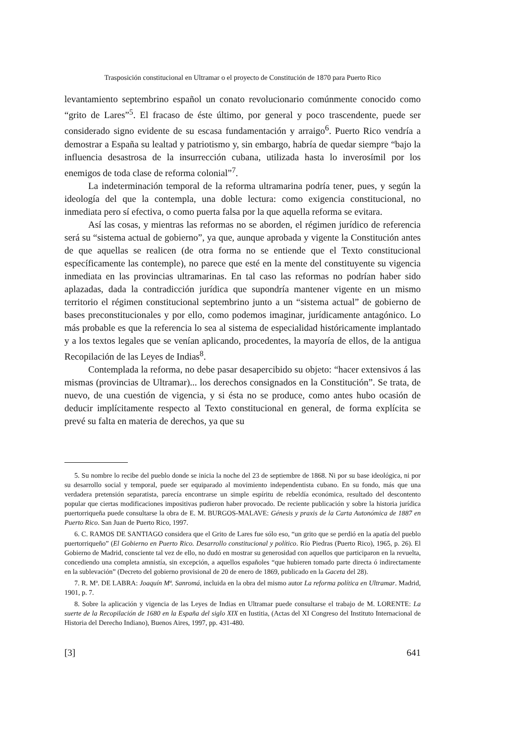Trasposición constitucional en Ultramar o el proyecto de Constitución de 1870 para Puerto Rico
levantamiento septembrino español un conato revolucionario comúnmente conocido como “grito de Lares”<sup>5</sup>. El fracaso de éste último, por general y poco trascendente, puede ser considerado signo evidente de su escasa fundamentación y arraigo<sup>6</sup>. Puerto Rico vendría a demostrar a España su lealtad y patriotismo y, sin embargo, habría de quedar siempre “bajo la influencia desastrosa de la insurrección cubana, utilizada hasta lo inverosímil por los enemigos de toda clase de reforma colonial”<sup>7</sup>.
La indeterminación temporal de la reforma ultramarina podría tener, pues, y según la ideología del que la contempla, una doble lectura: como exigencia constitucional, no inmediata pero sí efectiva, o como puerta falsa por la que aquella reforma se evitara.
Así las cosas, y mientras las reformas no se aborden, el régimen jurídico de referencia será su “sistema actual de gobierno”, ya que, aunque aprobada y vigente la Constitución antes de que aquellas se realicen (de otra forma no se entiende que el Texto constitucional específicamente las contemple), no parece que esté en la mente del constituyente su vigencia inmediata en las provincias ultramarinas. En tal caso las reformas no podrían haber sido aplazadas, dada la contradicción jurídica que supondría mantener vigente en un mismo territorio el régimen constitucional septembrino junto a un “sistema actual” de gobierno de bases preconstitucionales y por ello, como podemos imaginar, jurídicamente antagónico. Lo más probable es que la referencia lo sea al sistema de especialidad históricamente implantado y a los textos legales que se venían aplicando, procedentes, la mayoría de ellos, de la antigua Recopilación de las Leyes de Indias<sup>8</sup>.
Contemplada la reforma, no debe pasar desapercibido su objeto: “hacer extensivos á las mismas (provincias de Ultramar)... los derechos consignados en la Constitución”. Se trata, de nuevo, de una cuestión de vigencia, y si ésta no se produce, como antes hubo ocasión de deducir implícitamente respecto al Texto constitucional en general, de forma explícita se prevé su falta en materia de derechos, ya que su
5. Su nombre lo recibe del pueblo donde se inicia la noche del 23 de septiembre de 1868. Ni por su base ideológica, ni por su desarrollo social y temporal, puede ser equiparado al movimiento independentista cubano. En su fondo, más que una verdadera pretensión separatista, parecía encontrarse un simple espíritu de rebeldía económica, resultado del descontento popular que ciertas modificaciones impositivas pudieron haber provocado. De reciente publicación y sobre la historia jurídica puertorriqueña puede consultarse la obra de E. M. BURGOS-MALAVE: Génesis y praxis de la Carta Autonómica de 1887 en Puerto Rico. San Juan de Puerto Rico, 1997.
6. C. RAMOS DE SANTIAGO considera que el Grito de Lares fue sólo eso, “un grito que se perdió en la apatía del pueblo puertorriqueño” (El Gobierno en Puerto Rico. Desarrollo constitucional y político. Río Piedras (Puerto Rico), 1965, p. 26). El Gobierno de Madrid, consciente tal vez de ello, no dudó en mostrar su generosidad con aquellos que participaron en la revuelta, concediendo una completa amnistía, sin excepción, a aquellos españoles “que hubieren tomado parte directa ó indirectamente en la sublevación” (Decreto del gobierno provisional de 20 de enero de 1869, publicado en la Gaceta del 28).
7. R. Mª. DE LABRA: Joaquín Mª. Sanromá, incluida en la obra del mismo autor La reforma política en Ultramar. Madrid, 1901, p. 7.
8. Sobre la aplicación y vigencia de las Leyes de Indias en Ultramar puede consultarse el trabajo de M. LORENTE: La suerte de la Recopilación de 1680 en la España del siglo XIX en Iustitia, (Actas del XI Congreso del Instituto Internacional de Historia del Derecho Indiano), Buenos Aires, 1997, pp. 431-480.
[3] 641